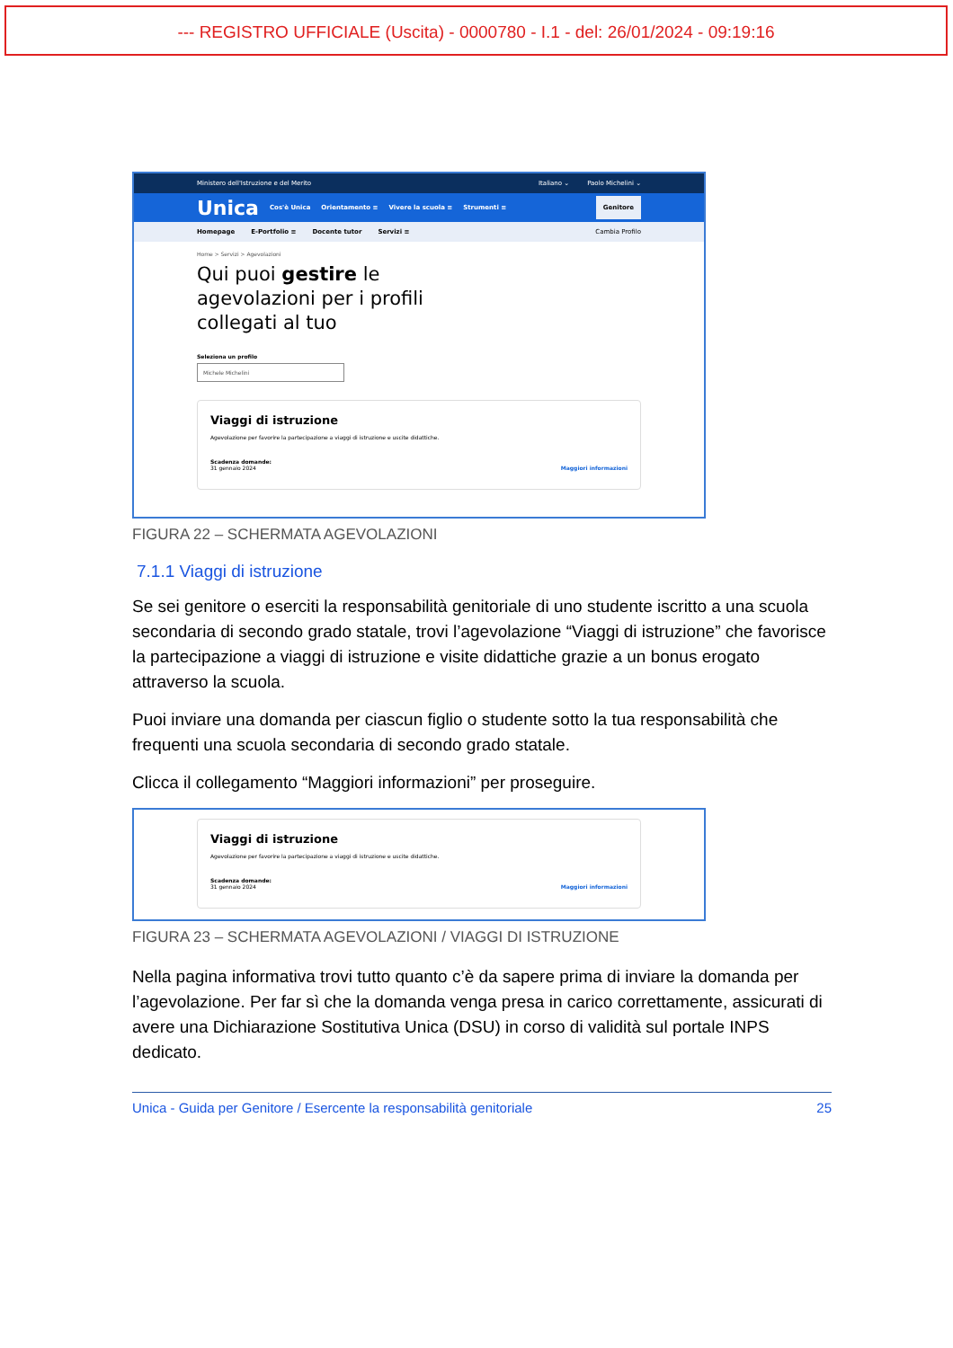--- REGISTRO UFFICIALE (Uscita) - 0000780 - I.1 - del: 26/01/2024 - 09:19:16
Ministero dell'Istruzione e del Merito Italiano ⌄ Paolo Michelini ⌄
Unica Cos'è Unica Orientamento ≡ Vivere la scuola ≡ Strumenti ≡ Genitore
Homepage E-Portfolio ≡ Docente tutor Servizi ≡ Cambia Profilo
Home > Servizi > Agevolazioni
Qui puoi gestire le
agevolazioni per i profili
collegati al tuo
Seleziona un profilo
Michele Michelini
Viaggi di istruzione
Agevolazione per favorire la partecipazione a viaggi di istruzione e uscite didattiche.
Scadenza domande:
31 gennaio 2024
Maggiori informazioni
FIGURA 22 – SCHERMATA AGEVOLAZIONI
7.1.1 Viaggi di istruzione
Se sei genitore o eserciti la responsabilità genitoriale di uno studente iscritto a una scuola secondaria di secondo grado statale, trovi l’agevolazione “Viaggi di istruzione” che favorisce la partecipazione a viaggi di istruzione e visite didattiche grazie a un bonus erogato attraverso la scuola.
Puoi inviare una domanda per ciascun figlio o studente sotto la tua responsabilità che frequenti una scuola secondaria di secondo grado statale.
Clicca il collegamento “Maggiori informazioni” per proseguire.
Viaggi di istruzione
Agevolazione per favorire la partecipazione a viaggi di istruzione e uscite didattiche.
Scadenza domande:
31 gennaio 2024
Maggiori informazioni
FIGURA 23 – SCHERMATA AGEVOLAZIONI / VIAGGI DI ISTRUZIONE
Nella pagina informativa trovi tutto quanto c’è da sapere prima di inviare la domanda per l’agevolazione. Per far sì che la domanda venga presa in carico correttamente, assicurati di avere una Dichiarazione Sostitutiva Unica (DSU) in corso di validità sul portale INPS dedicato.
Unica - Guida per Genitore / Esercente la responsabilità genitoriale 25